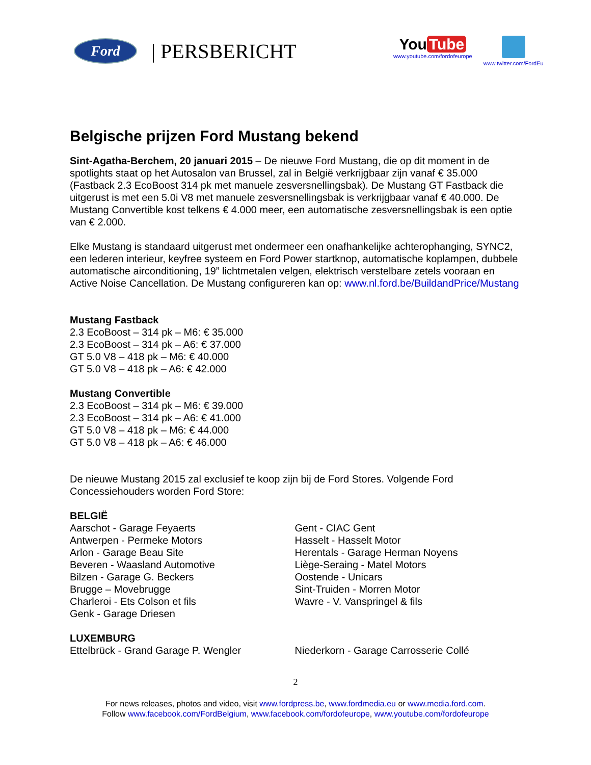Ford
| PERSBERICHT
You Tube
www.youtube.com/fordofeurope
www.twitter.com/FordEu
Belgische prijzen Ford Mustang bekend
Sint-Agatha-Berchem, 20 januari 2015 – De nieuwe Ford Mustang, die op dit moment in de spotlights staat op het Autosalon van Brussel, zal in België verkrijgbaar zijn vanaf € 35.000 (Fastback 2.3 EcoBoost 314 pk met manuele zesversnellingsbak). De Mustang GT Fastback die uitgerust is met een 5.0i V8 met manuele zesversnellingsbak is verkrijgbaar vanaf € 40.000. De Mustang Convertible kost telkens € 4.000 meer, een automatische zesversnellingsbak is een optie van € 2.000.
Elke Mustang is standaard uitgerust met ondermeer een onafhankelijke achterophanging, SYNC2, een lederen interieur, keyfree systeem en Ford Power startknop, automatische koplampen, dubbele automatische airconditioning, 19” lichtmetalen velgen, elektrisch verstelbare zetels vooraan en Active Noise Cancellation. De Mustang configureren kan op: www.nl.ford.be/BuildandPrice/Mustang
Mustang Fastback
2.3 EcoBoost – 314 pk – M6: € 35.000
2.3 EcoBoost – 314 pk – A6: € 37.000
GT 5.0 V8 – 418 pk – M6: € 40.000
GT 5.0 V8 – 418 pk – A6: € 42.000
Mustang Convertible
2.3 EcoBoost – 314 pk – M6: € 39.000
2.3 EcoBoost – 314 pk – A6: € 41.000
GT 5.0 V8 – 418 pk – M6: € 44.000
GT 5.0 V8 – 418 pk – A6: € 46.000
De nieuwe Mustang 2015 zal exclusief te koop zijn bij de Ford Stores. Volgende Ford Concessiehouders worden Ford Store:
BELGIË
Aarschot - Garage Feyaerts
Antwerpen - Permeke Motors
Arlon - Garage Beau Site
Beveren - Waasland Automotive
Bilzen - Garage G. Beckers
Brugge – Movebrugge
Charleroi - Ets Colson et fils
Genk - Garage Driesen
Gent - CIAC Gent
Hasselt - Hasselt Motor
Herentals - Garage Herman Noyens
Liège-Seraing - Matel Motors
Oostende - Unicars
Sint-Truiden - Morren Motor
Wavre - V. Vanspringel & fils
LUXEMBURG
Ettelbrück - Grand Garage P. Wengler Niederkorn - Garage Carrosserie Collé
2
For news releases, photos and video, visit www.fordpress.be, www.fordmedia.eu or www.media.ford.com.
Follow www.facebook.com/FordBelgium, www.facebook.com/fordofeurope, www.youtube.com/fordofeurope